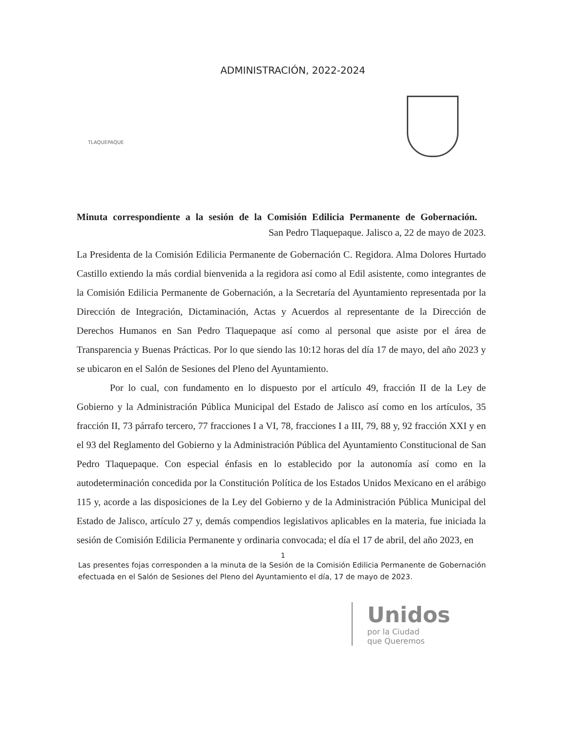ADMINISTRACIÓN, 2022-2024
TLAQUEPAQUE
Minuta correspondiente a la sesión de la Comisión Edilicia Permanente de Gobernación.
San Pedro Tlaquepaque. Jalisco a, 22 de mayo de 2023.
La Presidenta de la Comisión Edilicia Permanente de Gobernación C. Regidora. Alma Dolores Hurtado Castillo extiendo la más cordial bienvenida a la regidora así como al Edil asistente, como integrantes de la Comisión Edilicia Permanente de Gobernación, a la Secretaría del Ayuntamiento representada por la Dirección de Integración, Dictaminación, Actas y Acuerdos al representante de la Dirección de Derechos Humanos en San Pedro Tlaquepaque así como al personal que asiste por el área de Transparencia y Buenas Prácticas. Por lo que siendo las 10:12 horas del día 17 de mayo, del año 2023 y se ubicaron en el Salón de Sesiones del Pleno del Ayuntamiento.
Por lo cual, con fundamento en lo dispuesto por el artículo 49, fracción II de la Ley de Gobierno y la Administración Pública Municipal del Estado de Jalisco así como en los artículos, 35 fracción II, 73 párrafo tercero, 77 fracciones I a VI, 78, fracciones I a III, 79, 88 y, 92 fracción XXI y en el 93 del Reglamento del Gobierno y la Administración Pública del Ayuntamiento Constitucional de San Pedro Tlaquepaque. Con especial énfasis en lo establecido por la autonomía así como en la autodeterminación concedida por la Constitución Política de los Estados Unidos Mexicano en el arábigo 115 y, acorde a las disposiciones de la Ley del Gobierno y de la Administración Pública Municipal del Estado de Jalisco, artículo 27 y, demás compendios legislativos aplicables en la materia, fue iniciada la sesión de Comisión Edilicia Permanente y ordinaria convocada; el día el 17 de abril, del año 2023, en
1
Las presentes fojas corresponden a la minuta de la Sesión de la Comisión Edilicia Permanente de Gobernación efectuada en el Salón de Sesiones del Pleno del Ayuntamiento el día, 17 de mayo de 2023.
Unidos
por la Ciudad
que Queremos